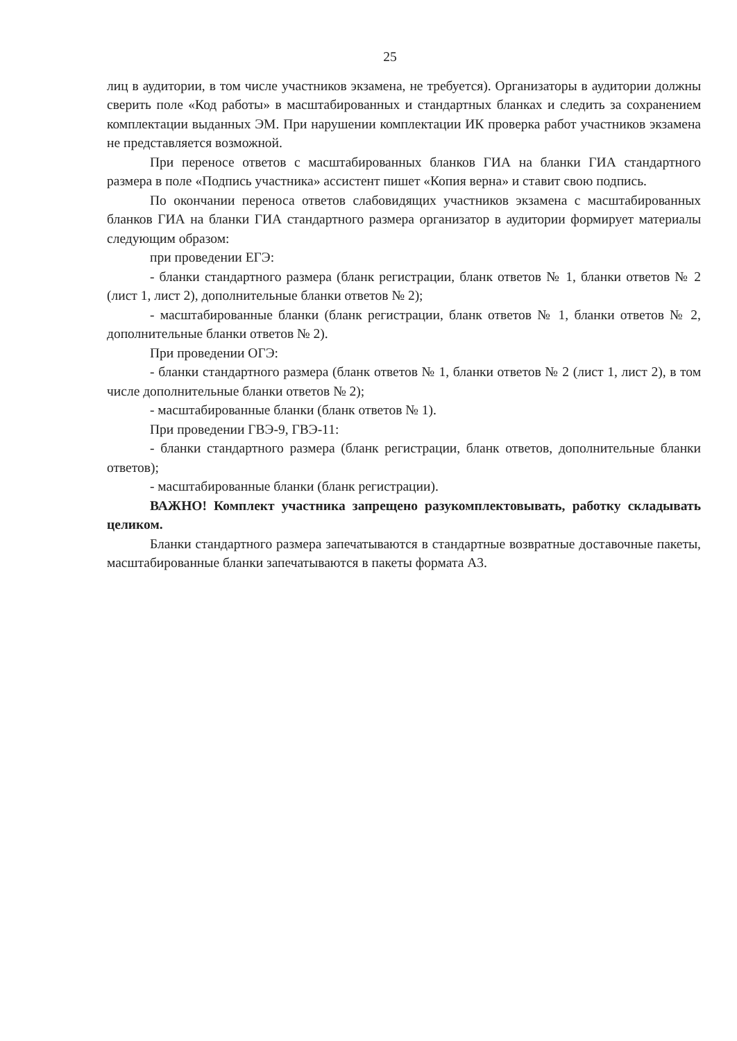25
лиц в аудитории, в том числе участников экзамена, не требуется). Организаторы в аудитории должны сверить поле «Код работы» в масштабированных и стандартных бланках и следить за сохранением комплектации выданных ЭМ. При нарушении комплектации ИК проверка работ участников экзамена не представляется возможной.
При переносе ответов с масштабированных бланков ГИА на бланки ГИА стандартного размера в поле «Подпись участника» ассистент пишет «Копия верна» и ставит свою подпись.
По окончании переноса ответов слабовидящих участников экзамена с масштабированных бланков ГИА на бланки ГИА стандартного размера организатор в аудитории формирует материалы следующим образом:
при проведении ЕГЭ:
- бланки стандартного размера (бланк регистрации, бланк ответов № 1, бланки ответов № 2 (лист 1, лист 2), дополнительные бланки ответов № 2);
- масштабированные бланки (бланк регистрации, бланк ответов № 1, бланки ответов № 2, дополнительные бланки ответов № 2).
При проведении ОГЭ:
- бланки стандартного размера (бланк ответов № 1, бланки ответов № 2 (лист 1, лист 2), в том числе дополнительные бланки ответов № 2);
- масштабированные бланки (бланк ответов № 1).
При проведении ГВЭ-9, ГВЭ-11:
- бланки стандартного размера (бланк регистрации, бланк ответов, дополнительные бланки ответов);
- масштабированные бланки (бланк регистрации).
ВАЖНО! Комплект участника запрещено разукомплектовывать, работку складывать целиком.
Бланки стандартного размера запечатываются в стандартные возвратные доставочные пакеты, масштабированные бланки запечатываются в пакеты формата А3.